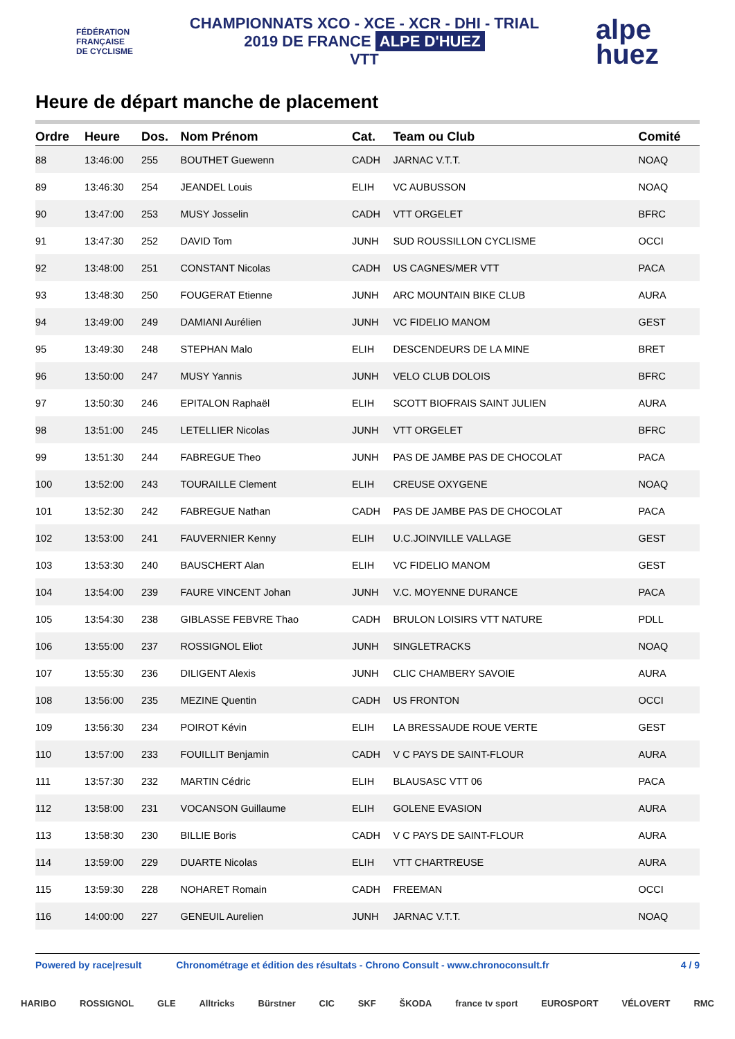FÉDÉRATION
FRANÇAISE
DE CYCLISME
CHAMPIONNATS XCO - XCE - XCR - DHI - TRIAL
2019 DE FRANCE ALPE D'HUEZ
VTT
alpe
huez
Heure de départ manche de placement
| Ordre | Heure | Dos. | Nom Prénom | Cat. | Team ou Club | Comité |
| --- | --- | --- | --- | --- | --- | --- |
| 88 | 13:46:00 | 255 | BOUTHET Guewenn | CADH | JARNAC V.T.T. | NOAQ |
| 89 | 13:46:30 | 254 | JEANDEL Louis | ELIH | VC AUBUSSON | NOAQ |
| 90 | 13:47:00 | 253 | MUSY Josselin | CADH | VTT ORGELET | BFRC |
| 91 | 13:47:30 | 252 | DAVID Tom | JUNH | SUD ROUSSILLON CYCLISME | OCCI |
| 92 | 13:48:00 | 251 | CONSTANT Nicolas | CADH | US CAGNES/MER VTT | PACA |
| 93 | 13:48:30 | 250 | FOUGERAT Etienne | JUNH | ARC MOUNTAIN BIKE CLUB | AURA |
| 94 | 13:49:00 | 249 | DAMIANI Aurélien | JUNH | VC FIDELIO MANOM | GEST |
| 95 | 13:49:30 | 248 | STEPHAN Malo | ELIH | DESCENDEURS DE LA MINE | BRET |
| 96 | 13:50:00 | 247 | MUSY Yannis | JUNH | VELO CLUB DOLOIS | BFRC |
| 97 | 13:50:30 | 246 | EPITALON Raphaël | ELIH | SCOTT BIOFRAIS SAINT JULIEN | AURA |
| 98 | 13:51:00 | 245 | LETELLIER Nicolas | JUNH | VTT ORGELET | BFRC |
| 99 | 13:51:30 | 244 | FABREGUE Theo | JUNH | PAS DE JAMBE PAS DE CHOCOLAT | PACA |
| 100 | 13:52:00 | 243 | TOURAILLE Clement | ELIH | CREUSE OXYGENE | NOAQ |
| 101 | 13:52:30 | 242 | FABREGUE Nathan | CADH | PAS DE JAMBE PAS DE CHOCOLAT | PACA |
| 102 | 13:53:00 | 241 | FAUVERNIER Kenny | ELIH | U.C.JOINVILLE VALLAGE | GEST |
| 103 | 13:53:30 | 240 | BAUSCHERT Alan | ELIH | VC FIDELIO MANOM | GEST |
| 104 | 13:54:00 | 239 | FAURE VINCENT Johan | JUNH | V.C. MOYENNE DURANCE | PACA |
| 105 | 13:54:30 | 238 | GIBLASSE FEBVRE Thao | CADH | BRULON LOISIRS VTT NATURE | PDLL |
| 106 | 13:55:00 | 237 | ROSSIGNOL Eliot | JUNH | SINGLETRACKS | NOAQ |
| 107 | 13:55:30 | 236 | DILIGENT Alexis | JUNH | CLIC CHAMBERY SAVOIE | AURA |
| 108 | 13:56:00 | 235 | MEZINE Quentin | CADH | US FRONTON | OCCI |
| 109 | 13:56:30 | 234 | POIROT Kévin | ELIH | LA BRESSAUDE ROUE VERTE | GEST |
| 110 | 13:57:00 | 233 | FOUILLIT Benjamin | CADH | V C PAYS DE SAINT-FLOUR | AURA |
| 111 | 13:57:30 | 232 | MARTIN Cédric | ELIH | BLAUSASC VTT 06 | PACA |
| 112 | 13:58:00 | 231 | VOCANSON Guillaume | ELIH | GOLENE EVASION | AURA |
| 113 | 13:58:30 | 230 | BILLIE Boris | CADH | V C PAYS DE SAINT-FLOUR | AURA |
| 114 | 13:59:00 | 229 | DUARTE Nicolas | ELIH | VTT CHARTREUSE | AURA |
| 115 | 13:59:30 | 228 | NOHARET Romain | CADH | FREEMAN | OCCI |
| 116 | 14:00:00 | 227 | GENEUIL Aurelien | JUNH | JARNAC V.T.T. | NOAQ |
Powered by race|result Chronométrage et édition des résultats - Chrono Consult - www.chronoconsult.fr 4 / 9
HARIBO ROSSIGNOL GLE Alltricks Bürstner CIC SKF ŠKODA france tv sport EUROSPORT VÉLOVERT RMC